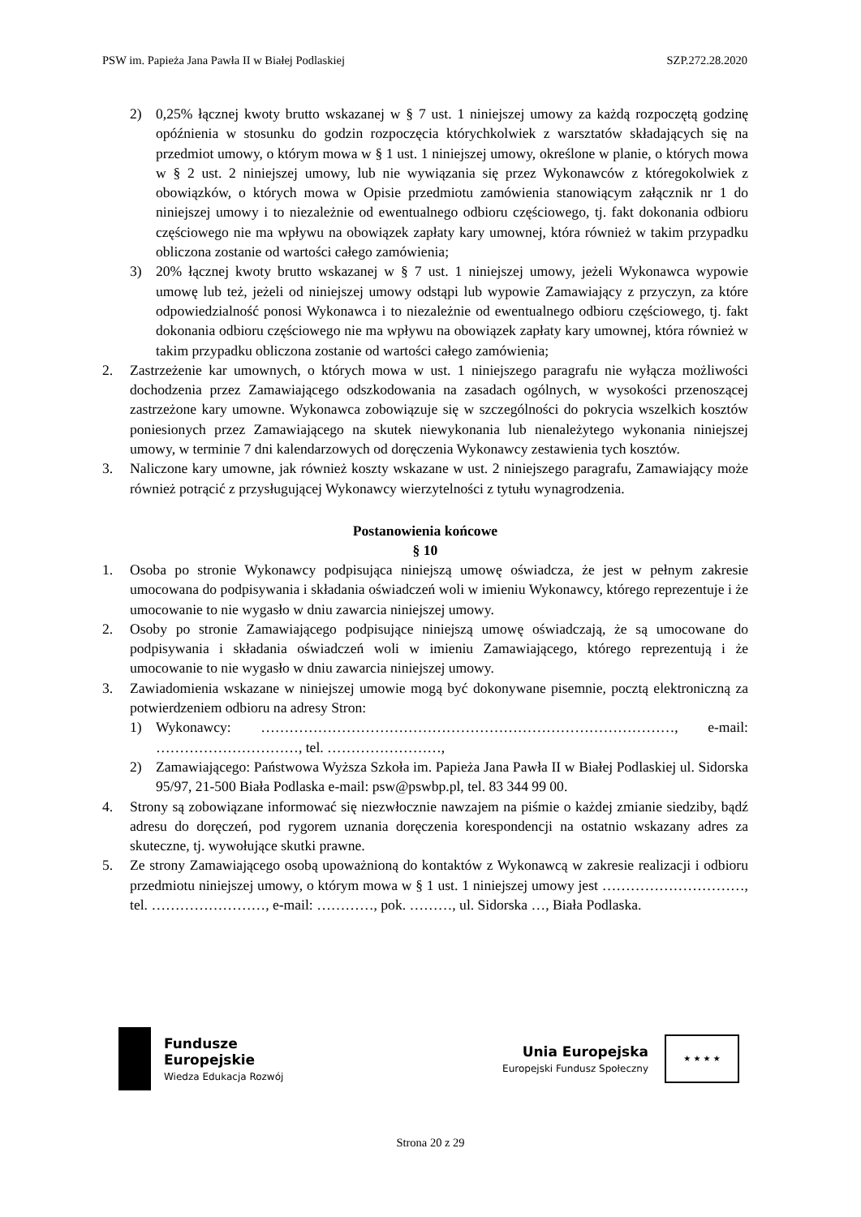PSW im. Papieża Jana Pawła II w Białej Podlaskiej SZP.272.28.2020
2) 0,25% łącznej kwoty brutto wskazanej w § 7 ust. 1 niniejszej umowy za każdą rozpoczętą godzinę opóźnienia w stosunku do godzin rozpoczęcia którychkolwiek z warsztatów składających się na przedmiot umowy, o którym mowa w § 1 ust. 1 niniejszej umowy, określone w planie, o których mowa w § 2 ust. 2 niniejszej umowy, lub nie wywiązania się przez Wykonawców z któregokolwiek z obowiązków, o których mowa w Opisie przedmiotu zamówienia stanowiącym załącznik nr 1 do niniejszej umowy i to niezależnie od ewentualnego odbioru częściowego, tj. fakt dokonania odbioru częściowego nie ma wpływu na obowiązek zapłaty kary umownej, która również w takim przypadku obliczona zostanie od wartości całego zamówienia;
3) 20% łącznej kwoty brutto wskazanej w § 7 ust. 1 niniejszej umowy, jeżeli Wykonawca wypowie umowę lub też, jeżeli od niniejszej umowy odstąpi lub wypowie Zamawiający z przyczyn, za które odpowiedzialność ponosi Wykonawca i to niezależnie od ewentualnego odbioru częściowego, tj. fakt dokonania odbioru częściowego nie ma wpływu na obowiązek zapłaty kary umownej, która również w takim przypadku obliczona zostanie od wartości całego zamówienia;
2. Zastrzeżenie kar umownych, o których mowa w ust. 1 niniejszego paragrafu nie wyłącza możliwości dochodzenia przez Zamawiającego odszkodowania na zasadach ogólnych, w wysokości przenoszącej zastrzeżone kary umowne. Wykonawca zobowiązuje się w szczególności do pokrycia wszelkich kosztów poniesionych przez Zamawiającego na skutek niewykonania lub nienależytego wykonania niniejszej umowy, w terminie 7 dni kalendarzowych od doręczenia Wykonawcy zestawienia tych kosztów.
3. Naliczone kary umowne, jak również koszty wskazane w ust. 2 niniejszego paragrafu, Zamawiający może również potrącić z przysługującej Wykonawcy wierzytelności z tytułu wynagrodzenia.
Postanowienia końcowe
§ 10
1. Osoba po stronie Wykonawcy podpisująca niniejszą umowę oświadcza, że jest w pełnym zakresie umocowana do podpisywania i składania oświadczeń woli w imieniu Wykonawcy, którego reprezentuje i że umocowanie to nie wygasło w dniu zawarcia niniejszej umowy.
2. Osoby po stronie Zamawiającego podpisujące niniejszą umowę oświadczają, że są umocowane do podpisywania i składania oświadczeń woli w imieniu Zamawiającego, którego reprezentują i że umocowanie to nie wygasło w dniu zawarcia niniejszej umowy.
3. Zawiadomienia wskazane w niniejszej umowie mogą być dokonywane pisemnie, pocztą elektroniczną za potwierdzeniem odbioru na adresy Stron:
1) Wykonawcy: ……………………………………………………………………………, e-mail: …………………………, tel. ……………………,
2) Zamawiającego: Państwowa Wyższa Szkoła im. Papieża Jana Pawła II w Białej Podlaskiej ul. Sidorska 95/97, 21-500 Biała Podlaska e-mail: psw@pswbp.pl, tel. 83 344 99 00.
4. Strony są zobowiązane informować się niezwłocznie nawzajem na piśmie o każdej zmianie siedziby, bądź adresu do doręczeń, pod rygorem uznania doręczenia korespondencji na ostatnio wskazany adres za skuteczne, tj. wywołujące skutki prawne.
5. Ze strony Zamawiającego osobą upoważnioną do kontaktów z Wykonawcą w zakresie realizacji i odbioru przedmiotu niniejszej umowy, o którym mowa w § 1 ust. 1 niniejszej umowy jest …………………………, tel. ……………………, e-mail: …………, pok. ………, ul. Sidorska …, Biała Podlaska.
Fundusze
Europejskie
Wiedza Edukacja Rozwój
Unia Europejska
Europejski Fundusz Społeczny
★ ★ ★ ★
Strona 20 z 29